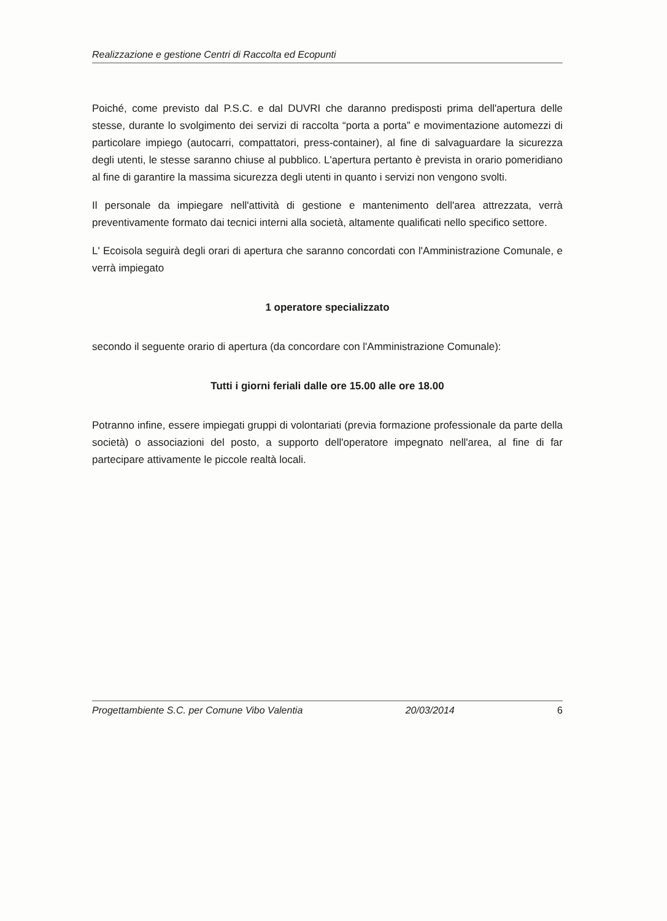Realizzazione e gestione Centri di Raccolta ed Ecopunti
Poiché, come previsto dal P.S.C. e dal DUVRI che daranno predisposti prima dell'apertura delle stesse, durante lo svolgimento dei servizi di raccolta “porta a porta” e movimentazione automezzi di particolare impiego (autocarri, compattatori, press-container), al fine di salvaguardare la sicurezza degli utenti, le stesse saranno chiuse al pubblico. L'apertura pertanto è prevista in orario pomeridiano al fine di garantire la massima sicurezza degli utenti in quanto i servizi non vengono svolti.
Il personale da impiegare nell'attività di gestione e mantenimento dell'area attrezzata, verrà preventivamente formato dai tecnici interni alla società, altamente qualificati nello specifico settore.
L' Ecoisola seguirà degli orari di apertura che saranno concordati con l'Amministrazione Comunale, e verrà impiegato
1 operatore specializzato
secondo il seguente orario di apertura (da concordare con l'Amministrazione Comunale):
Tutti i giorni feriali dalle ore 15.00 alle ore 18.00
Potranno infine, essere impiegati gruppi di volontariati (previa formazione professionale da parte della società) o associazioni del posto, a supporto dell'operatore impegnato nell'area, al fine di far partecipare attivamente le piccole realtà locali.
Progettambiente S.C. per Comune Vibo Valentia 20/03/2014 6